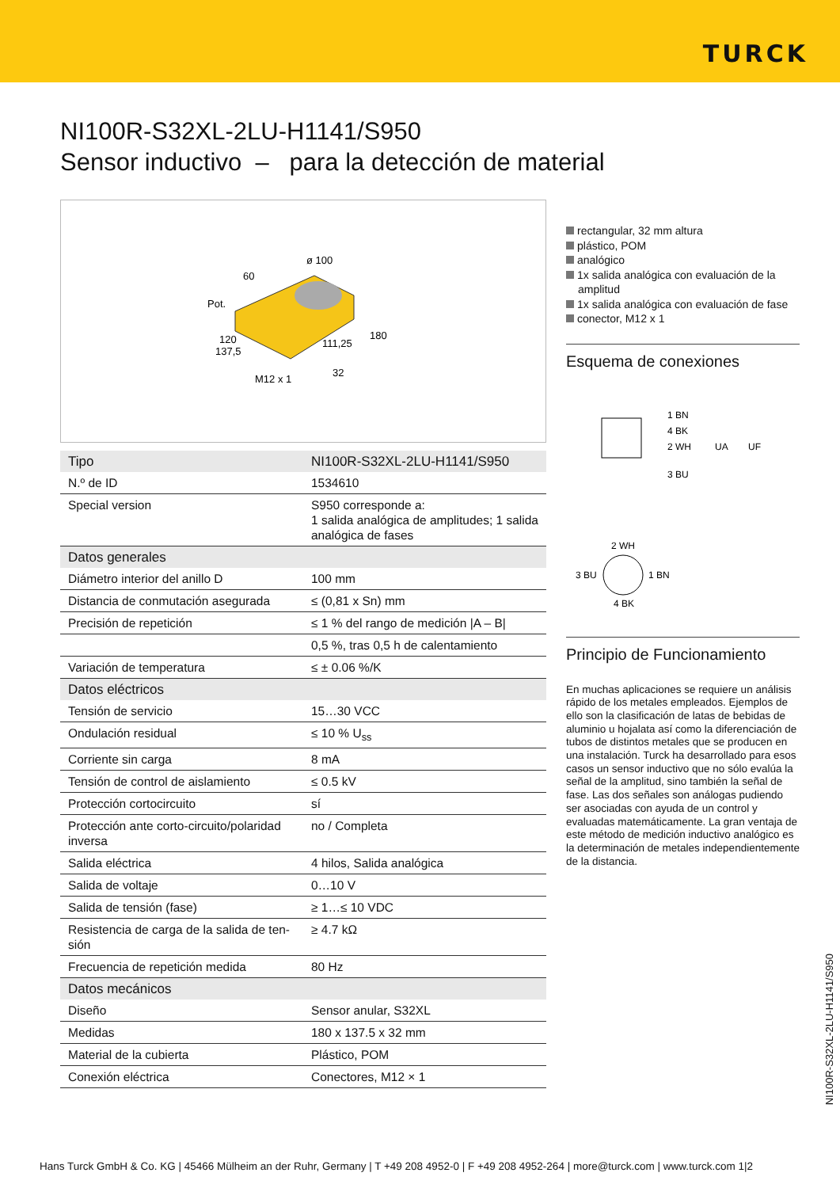TURCK
NI100R-S32XL-2LU-H1141/S950
Sensor inductivo – para la detección de material
60
ø 100
Pot.
120
137,5
111,25
180
M12 x 1
32
| Tipo | NI100R-S32XL-2LU-H1141/S950 |
| N.º de ID | 1534610 |
| Special version | S950 corresponde a: 1 salida analógica de amplitudes; 1 salida analógica de fases |
| Datos generales | |
| Diámetro interior del anillo D | 100 mm |
| Distancia de conmutación asegurada | ≤ (0,81 x Sn) mm |
| Precisión de repetición | ≤ 1 % del rango de medición /A – B/ |
| | 0,5 %, tras 0,5 h de calentamiento |
| Variación de temperatura | ≤ ± 0.06 %/K |
| Datos eléctricos | |
| Tensión de servicio | 15…30 VCC |
| Ondulación residual | ≤ 10 % U<sub>ss</sub> |
| Corriente sin carga | 8 mA |
| Tensión de control de aislamiento | ≤ 0.5 kV |
| Protección cortocircuito | sí |
| Protección ante corto-circuito/polaridad inversa | no / Completa |
| Salida eléctrica | 4 hilos, Salida analógica |
| Salida de voltaje | 0…10 V |
| Salida de tensión (fase) | ≥ 1…≤ 10 VDC |
| Resistencia de carga de la salida de ten-sión | ≥ 4.7 kΩ |
| Frecuencia de repetición medida | 80 Hz |
| Datos mecánicos | |
| Diseño | Sensor anular, S32XL |
| Medidas | 180 x 137.5 x 32 mm |
| Material de la cubierta | Plástico, POM |
| Conexión eléctrica | Conectores, M12 × 1 |
rectangular, 32 mm altura
plástico, POM
analógico
1x salida analógica con evaluación de la amplitud
1x salida analógica con evaluación de fase
conector, M12 x 1
Esquema de conexiones
1 BN
4 BK
2 WH
3 BU
UA
UF
2 WH
3 BU
1 BN
4 BK
Principio de Funcionamiento
En muchas aplicaciones se requiere un análisis rápido de los metales empleados. Ejemplos de ello son la clasificación de latas de bebidas de aluminio u hojalata así como la diferenciación de tubos de distintos metales que se producen en una instalación. Turck ha desarrollado para esos casos un sensor inductivo que no sólo evalúa la señal de la amplitud, sino también la señal de fase. Las dos señales son análogas pudiendo ser asociadas con ayuda de un control y evaluadas matemáticamente. La gran ventaja de este método de medición inductivo analógico es la determinación de metales independientemente de la distancia.
NI100R-S32XL-2LU-H1141/S950
Hans Turck GmbH & Co. KG | 45466 Mülheim an der Ruhr, Germany | T +49 208 4952-0 | F +49 208 4952-264 | more@turck.com | www.turck.com 1|2